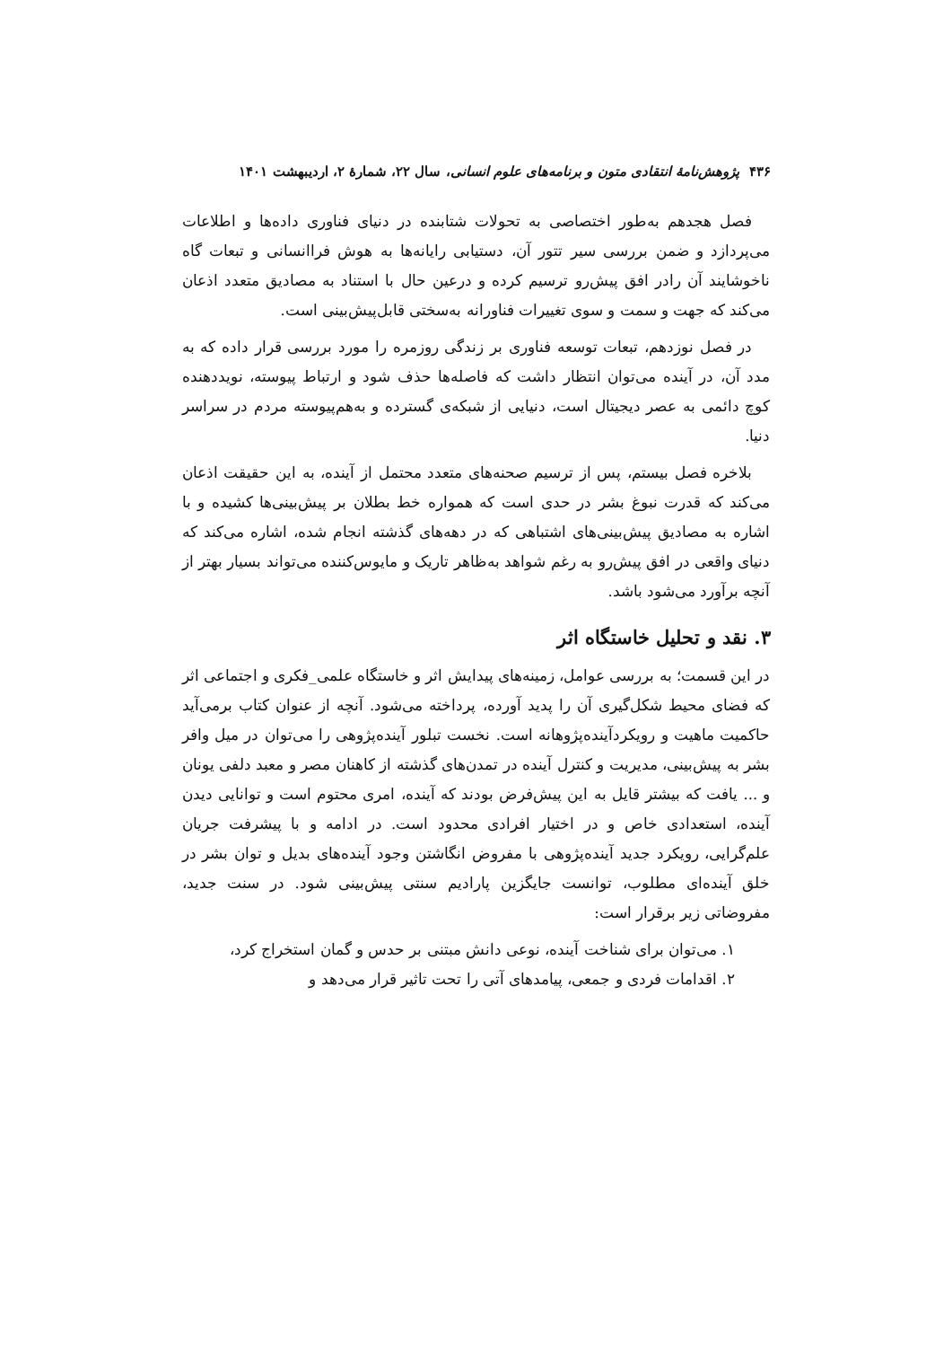۴۳۶ پژوهش‌نامهٔ انتقادی متون و برنامه‌های علوم انسانی، سال ۲۲، شمارهٔ ۲، اردیبهشت ۱۴۰۱
فصل هجدهم به‌طور اختصاصی به تحولات شتابنده در دنیای فناوری داده‌ها و اطلاعات می‌پردازد و ضمن بررسی سیر تتور آن، دستیابی رایانه‌ها به هوش فراانسانی و تبعات گاه ناخوشایند آن رادر افق پیش‌رو ترسیم کرده و درعین حال با استناد به مصادیق متعدد اذعان می‌کند که جهت و سمت و سوی تغییرات فناورانه به‌سختی قابل‌پیش‌بینی است.
در فصل نوزدهم، تبعات توسعه فناوری بر زندگی روزمره را مورد بررسی قرار داده که به مدد آن، در آینده می‌توان انتظار داشت که فاصله‌ها حذف شود و ارتباط پیوسته، نویددهنده کوچ دائمی به عصر دیجیتال است، دنیایی از شبکه‌ی گسترده و به‌هم‌پیوسته مردم در سراسر دنیا.
بلاخره فصل بیستم، پس از ترسیم صحنه‌های متعدد محتمل از آینده، به این حقیقت اذعان می‌کند که قدرت نبوغ بشر در حدی است که همواره خط بطلان بر پیش‌بینی‌ها کشیده و با اشاره به مصادیق پیش‌بینی‌های اشتباهی که در دهه‌های گذشته انجام شده، اشاره می‌کند که دنیای واقعی در افق پیش‌رو به رغم شواهد به‌ظاهر تاریک و مایوس‌کننده می‌تواند بسیار بهتر از آنچه برآورد می‌شود باشد.
۳. نقد و تحلیل خاستگاه اثر
در این قسمت؛ به بررسی عوامل، زمینه‌های پیدایش اثر و خاستگاه علمی_فکری و اجتماعی اثر که فضای محیط شکل‌گیری آن را پدید آورده، پرداخته می‌شود. آنچه از عنوان کتاب برمی‌آید حاکمیت ماهیت و رویکردآینده‌پژوهانه است. نخست تبلور آینده‌پژوهی را می‌توان در میل وافر بشر به پیش‌بینی، مدیریت و کنترل آینده در تمدن‌های گذشته از کاهنان مصر و معبد دلفی یونان و ... یافت که بیشتر قایل به این پیش‌فرض بودند که آینده، امری محتوم است و توانایی دیدن آینده، استعدادی خاص و در اختیار افرادی محدود است. در ادامه و با پیشرفت جریان علم‌گرایی، رویکرد جدید آینده‌پژوهی با مفروض انگاشتن وجود آینده‌های بدیل و توان بشر در خلق آینده‌ای مطلوب، توانست جایگزین پارادیم سنتی پیش‌بینی شود. در سنت جدید، مفروضاتی زیر برقرار است:
۱. می‌توان برای شناخت آینده، نوعی دانش مبتنی بر حدس و گمان استخراج کرد،
۲. اقدامات فردی و جمعی، پیامدهای آتی را تحت تاثیر قرار می‌دهد و